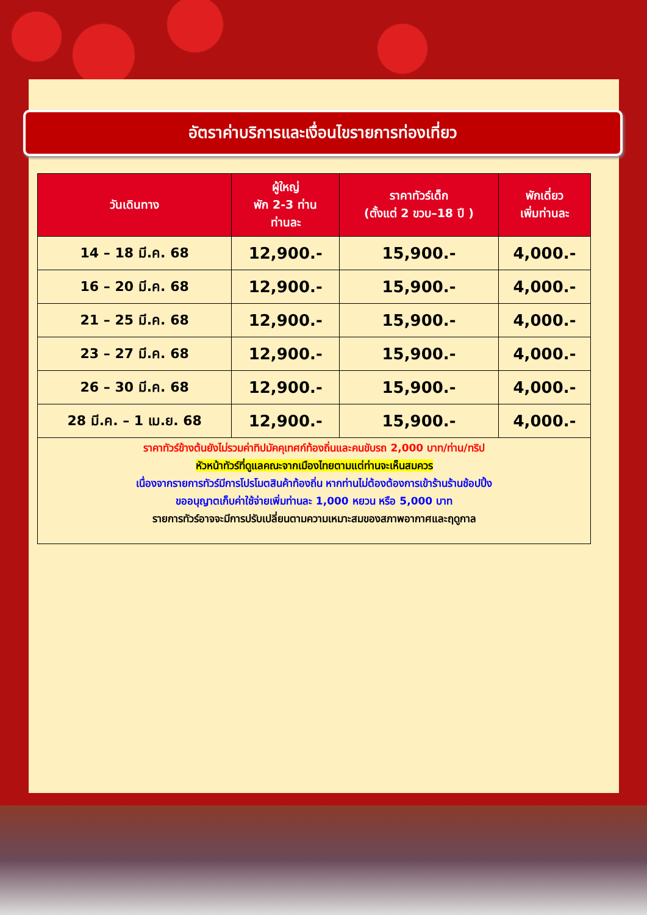อัตราค่าบริการและเงื่อนไขรายการท่องเที่ยว
| วันเดินทาง | ผู้ใหญ่ พัก 2-3 ท่าน ท่านละ | ราคาทัวร์เด็ก (ตั้งแต่ 2 ขวบ–18 ปี ) | พักเดี่ยว เพิ่มท่านละ |
| --- | --- | --- | --- |
| 14 – 18 มี.ค. 68 | 12,900.- | 15,900.- | 4,000.- |
| 16 – 20 มี.ค. 68 | 12,900.- | 15,900.- | 4,000.- |
| 21 – 25 มี.ค. 68 | 12,900.- | 15,900.- | 4,000.- |
| 23 – 27 มี.ค. 68 | 12,900.- | 15,900.- | 4,000.- |
| 26 – 30 มี.ค. 68 | 12,900.- | 15,900.- | 4,000.- |
| 28 มี.ค. – 1 เม.ย. 68 | 12,900.- | 15,900.- | 4,000.- |
| ราคาทัวร์ข้างต้นยังไม่รวมค่าทิปมัคคุเทศก์ท้องถิ่นและคนขับรถ 2,000 บาท/ท่าน/ทริป หัวหน้าทัวร์ที่ดูแลคณะจากเมืองไทยตามแต่ท่านจะเห็นสมควร เนื่องจากรายการทัวร์มีการโปรโมตสินค้าท้องถิ่น หากท่านไม่ต้องต้องการเข้าร้านร้านช้อปปิ้ง ขออนุญาตเก็บค่าใช้จ่ายเพิ่มท่านละ 1,000 หยวน หรือ 5,000 บาท รายการทัวร์อาจจะมีการปรับเปลี่ยนตามความเหมาะสมของสภาพอากาศและฤดูกาล | | | |